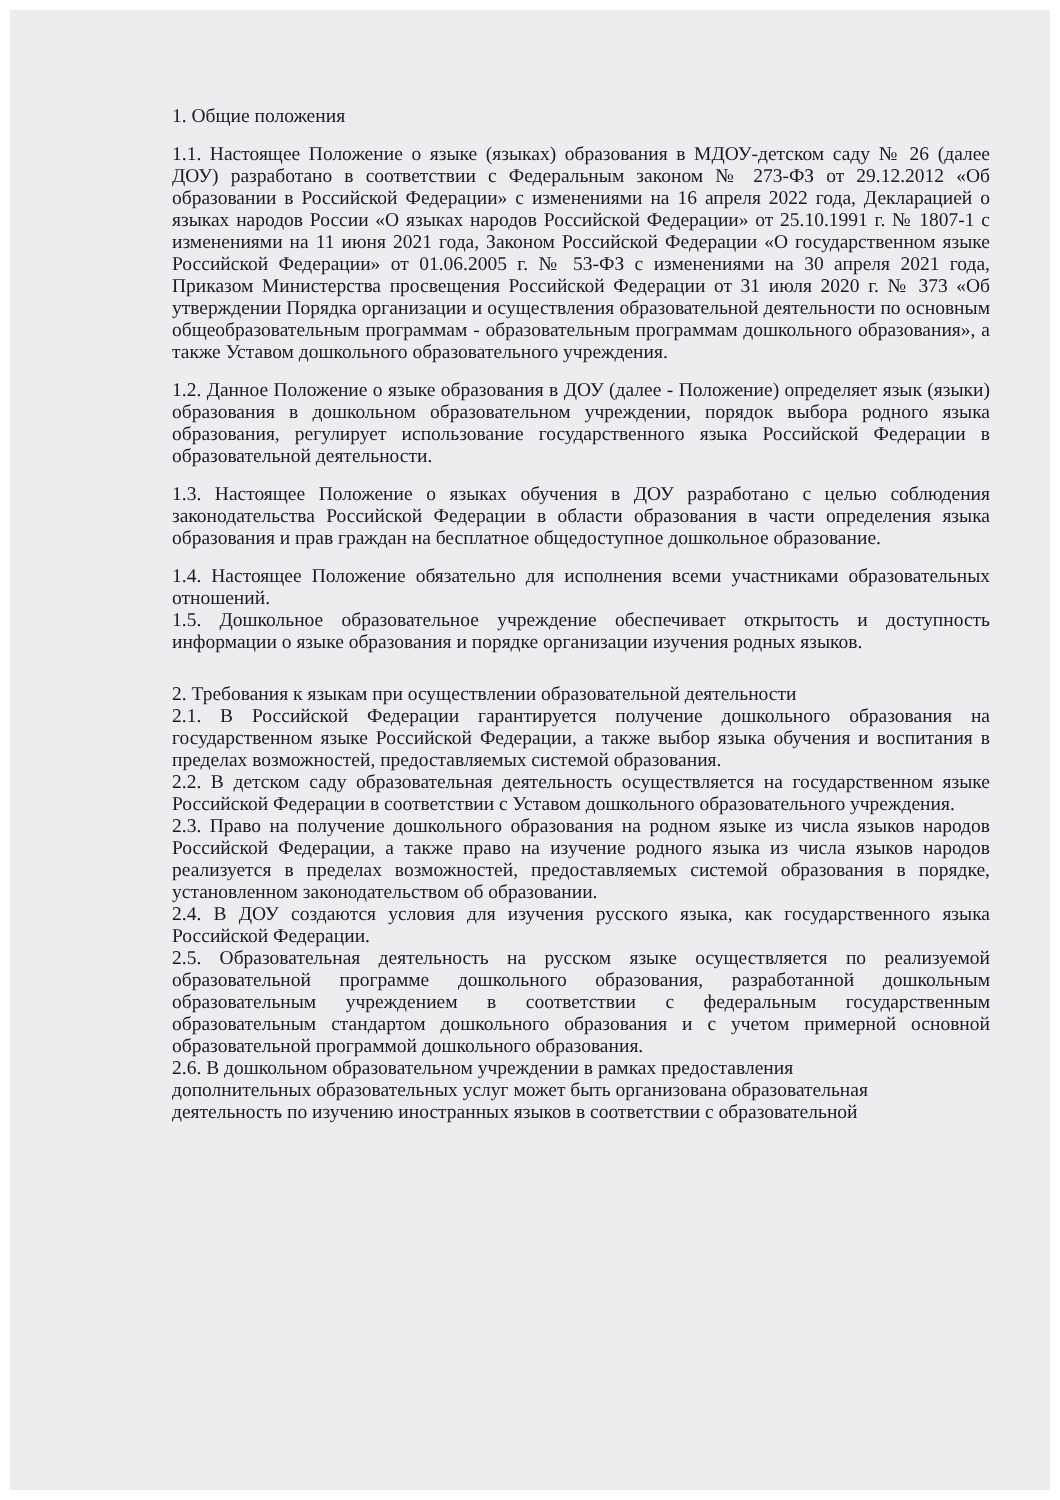1. Общие положения
1.1. Настоящее Положение о языке (языках) образования в МДОУ-детском саду № 26 (далее ДОУ) разработано в соответствии с Федеральным законом № 273-ФЗ от 29.12.2012 «Об образовании в Российской Федерации» с изменениями на 16 апреля 2022 года, Декларацией о языках народов России «О языках народов Российской Федерации» от 25.10.1991 г. № 1807-1 с изменениями на 11 июня 2021 года, Законом Российской Федерации «О государственном языке Российской Федерации» от 01.06.2005 г. № 53-ФЗ с изменениями на 30 апреля 2021 года, Приказом Министерства просвещения Российской Федерации от 31 июля 2020 г. № 373 «Об утверждении Порядка организации и осуществления образовательной деятельности по основным общеобразовательным программам - образовательным программам дошкольного образования», а также Уставом дошкольного образовательного учреждения.
1.2. Данное Положение о языке образования в ДОУ (далее - Положение) определяет язык (языки) образования в дошкольном образовательном учреждении, порядок выбора родного языка образования, регулирует использование государственного языка Российской Федерации в образовательной деятельности.
1.3. Настоящее Положение о языках обучения в ДОУ разработано с целью соблюдения законодательства Российской Федерации в области образования в части определения языка образования и прав граждан на бесплатное общедоступное дошкольное образование.
1.4. Настоящее Положение обязательно для исполнения всеми участниками образовательных отношений.
1.5. Дошкольное образовательное учреждение обеспечивает открытость и доступность информации о языке образования и порядке организации изучения родных языков.
2. Требования к языкам при осуществлении образовательной деятельности
2.1. В Российской Федерации гарантируется получение дошкольного образования на государственном языке Российской Федерации, а также выбор языка обучения и воспитания в пределах возможностей, предоставляемых системой образования.
2.2. В детском саду образовательная деятельность осуществляется на государственном языке Российской Федерации в соответствии с Уставом дошкольного образовательного учреждения.
2.3. Право на получение дошкольного образования на родном языке из числа языков народов Российской Федерации, а также право на изучение родного языка из числа языков народов реализуется в пределах возможностей, предоставляемых системой образования в порядке, установленном законодательством об образовании.
2.4. В ДОУ создаются условия для изучения русского языка, как государственного языка Российской Федерации.
2.5. Образовательная деятельность на русском языке осуществляется по реализуемой образовательной программе дошкольного образования, разработанной дошкольным образовательным учреждением в соответствии с федеральным государственным образовательным стандартом дошкольного образования и с учетом примерной основной образовательной программой дошкольного образования.
2.6. В дошкольном образовательном учреждении в рамках предоставления дополнительных образовательных услуг может быть организована образовательная деятельность по изучению иностранных языков в соответствии с образовательной